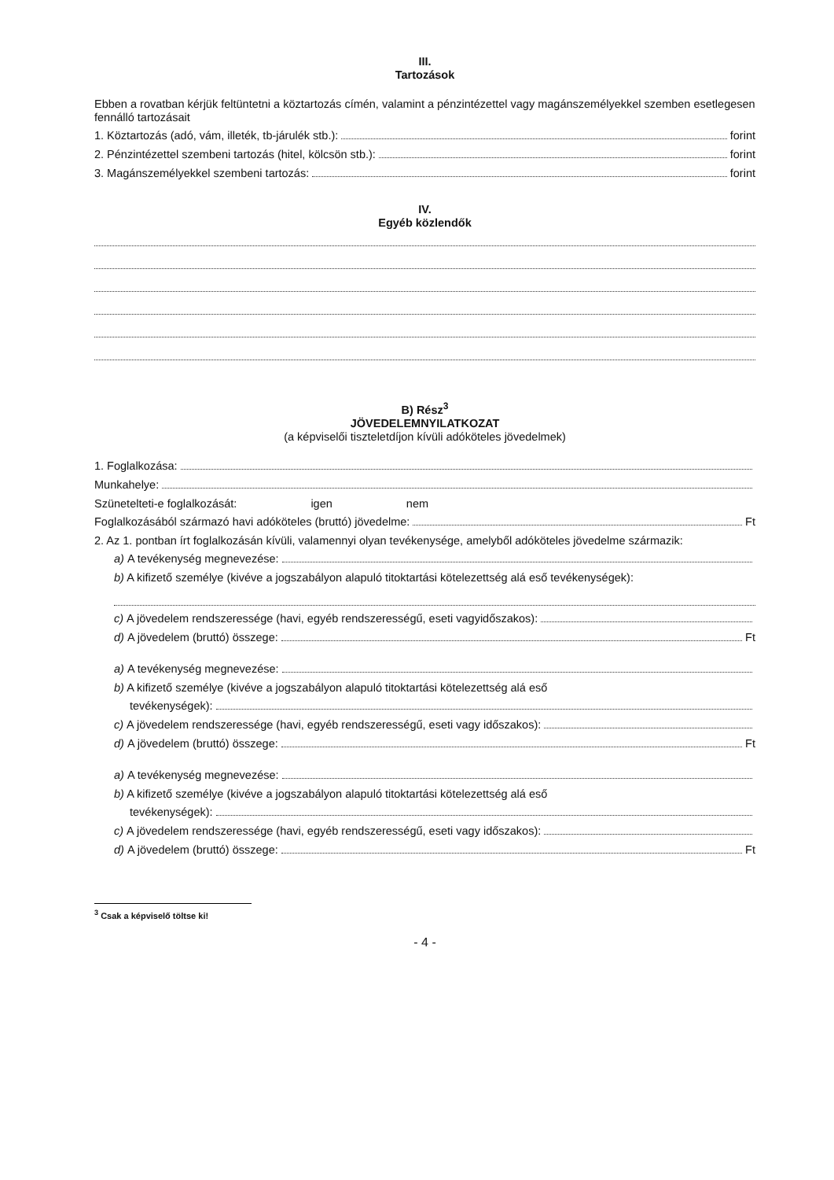III.
Tartozások
Ebben a rovatban kérjük feltüntetni a köztartozás címén, valamint a pénzintézettel vagy magánszemélyekkel szemben esetlegesen fennálló tartozásait
1. Köztartozás (adó, vám, illeték, tb-járulék stb.): forint
2. Pénzintézettel szembeni tartozás (hitel, kölcsön stb.): forint
3. Magánszemélyekkel szembeni tartozás: forint
IV.
Egyéb közlendők
B) Rész<sup>3</sup>
JÖVEDELEMNYILATKOZAT
(a képviselői tiszteletdíjon kívüli adóköteles jövedelmek)
1. Foglalkozása:
Munkahelye:
Szünetelteti-e foglalkozását: igen nem
Foglalkozásából származó havi adóköteles (bruttó) jövedelme: Ft
2. Az 1. pontban írt foglalkozásán kívüli, valamennyi olyan tevékenysége, amelyből adóköteles jövedelme származik:
a) A tevékenység megnevezése:
b) A kifizető személye (kivéve a jogszabályon alapuló titoktartási kötelezettség alá eső tevékenységek):
c) A jövedelem rendszeressége (havi, egyéb rendszerességű, eseti vagyidőszakos):
d) A jövedelem (bruttó) összege: Ft
a) A tevékenység megnevezése:
b) A kifizető személye (kivéve a jogszabályon alapuló titoktartási kötelezettség alá eső
tevékenységek):
c) A jövedelem rendszeressége (havi, egyéb rendszerességű, eseti vagy időszakos):
d) A jövedelem (bruttó) összege: Ft
a) A tevékenység megnevezése:
b) A kifizető személye (kivéve a jogszabályon alapuló titoktartási kötelezettség alá eső
tevékenységek):
c) A jövedelem rendszeressége (havi, egyéb rendszerességű, eseti vagy időszakos):
d) A jövedelem (bruttó) összege: Ft
<sup>3</sup> Csak a képviselő töltse ki!
- 4 -